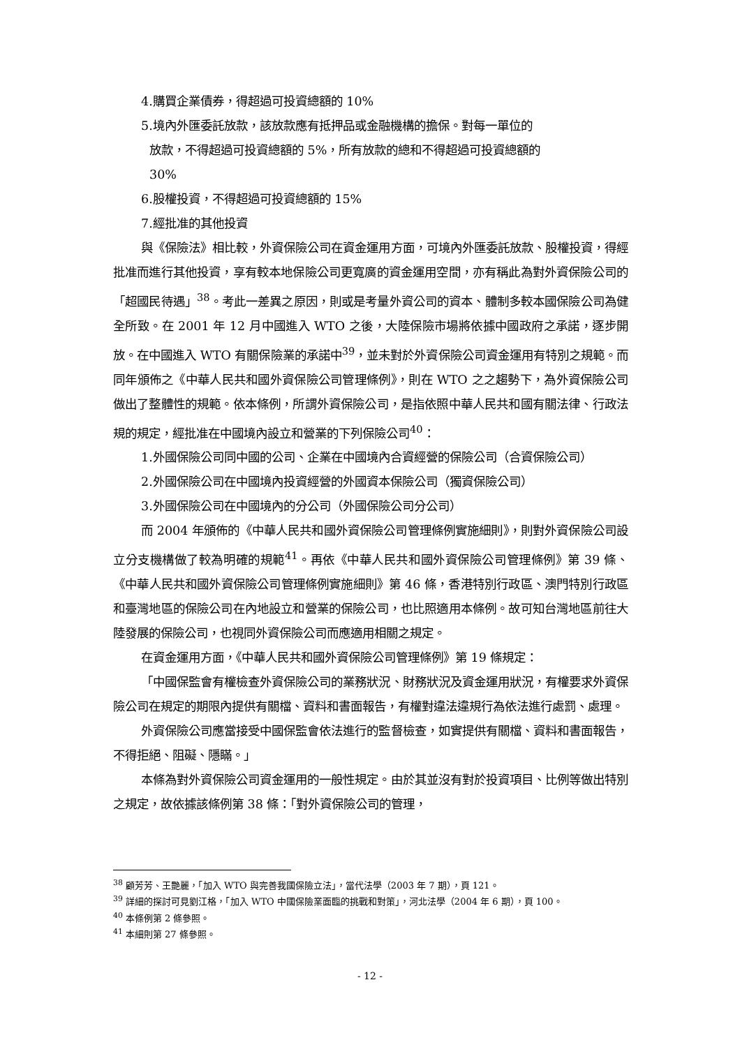4.購買企業債券，得超過可投資總額的 10%
5.境內外匯委託放款，該放款應有抵押品或金融機構的擔保。對每一單位的
放款，不得超過可投資總額的 5%，所有放款的總和不得超過可投資總額的
30%
6.股權投資，不得超過可投資總額的 15%
7.經批准的其他投資
與《保險法》相比較，外資保險公司在資金運用方面，可境內外匯委託放款、股權投資，得經批准而進行其他投資，享有較本地保險公司更寬廣的資金運用空間，亦有稱此為對外資保險公司的「超國民待遇」<sup>38</sup>。考此一差異之原因，則或是考量外資公司的資本、體制多較本國保險公司為健全所致。在 2001 年 12 月中國進入 WTO 之後，大陸保險市場將依據中國政府之承諾，逐步開放。在中國進入 WTO 有關保險業的承諾中<sup>39</sup>，並未對於外資保險公司資金運用有特別之規範。而同年頒佈之《中華人民共和國外資保險公司管理條例》，則在 WTO 之之趨勢下，為外資保險公司做出了整體性的規範。依本條例，所謂外資保險公司，是指依照中華人民共和國有關法律、行政法規的規定，經批准在中國境內設立和營業的下列保險公司<sup>40</sup>：
1.外國保險公司同中國的公司、企業在中國境內合資經營的保險公司（合資保險公司）
2.外國保險公司在中國境內投資經營的外國資本保險公司（獨資保險公司）
3.外國保險公司在中國境內的分公司（外國保險公司分公司）
而 2004 年頒佈的《中華人民共和國外資保險公司管理條例實施細則》，則對外資保險公司設立分支機構做了較為明確的規範<sup>41</sup>。再依《中華人民共和國外資保險公司管理條例》第 39 條、《中華人民共和國外資保險公司管理條例實施細則》第 46 條，香港特別行政區、澳門特別行政區和臺灣地區的保險公司在內地設立和營業的保險公司，也比照適用本條例。故可知台灣地區前往大陸發展的保險公司，也視同外資保險公司而應適用相關之規定。
在資金運用方面，《中華人民共和國外資保險公司管理條例》第 19 條規定：
「中國保監會有權檢查外資保險公司的業務狀況、財務狀況及資金運用狀況，有權要求外資保險公司在規定的期限內提供有關檔、資料和書面報告，有權對違法違規行為依法進行處罰、處理。
外資保險公司應當接受中國保監會依法進行的監督檢查，如實提供有關檔、資料和書面報告，不得拒絕、阻礙、隱瞞。」
本條為對外資保險公司資金運用的一般性規定。由於其並沒有對於投資項目、比例等做出特別之規定，故依據該條例第 38 條：「對外資保險公司的管理，
<sup>38</sup> 顧芳芳、王艷麗，「加入 WTO 與完善我國保險立法」，當代法學（2003 年 7 期），頁 121。
<sup>39</sup> 詳細的探討可見劉江格，「加入 WTO 中國保險業面臨的挑戰和對策」，河北法學（2004 年 6 期），頁 100。
<sup>40</sup> 本條例第 2 條參照。
<sup>41</sup> 本細則第 27 條參照。
- 12 -